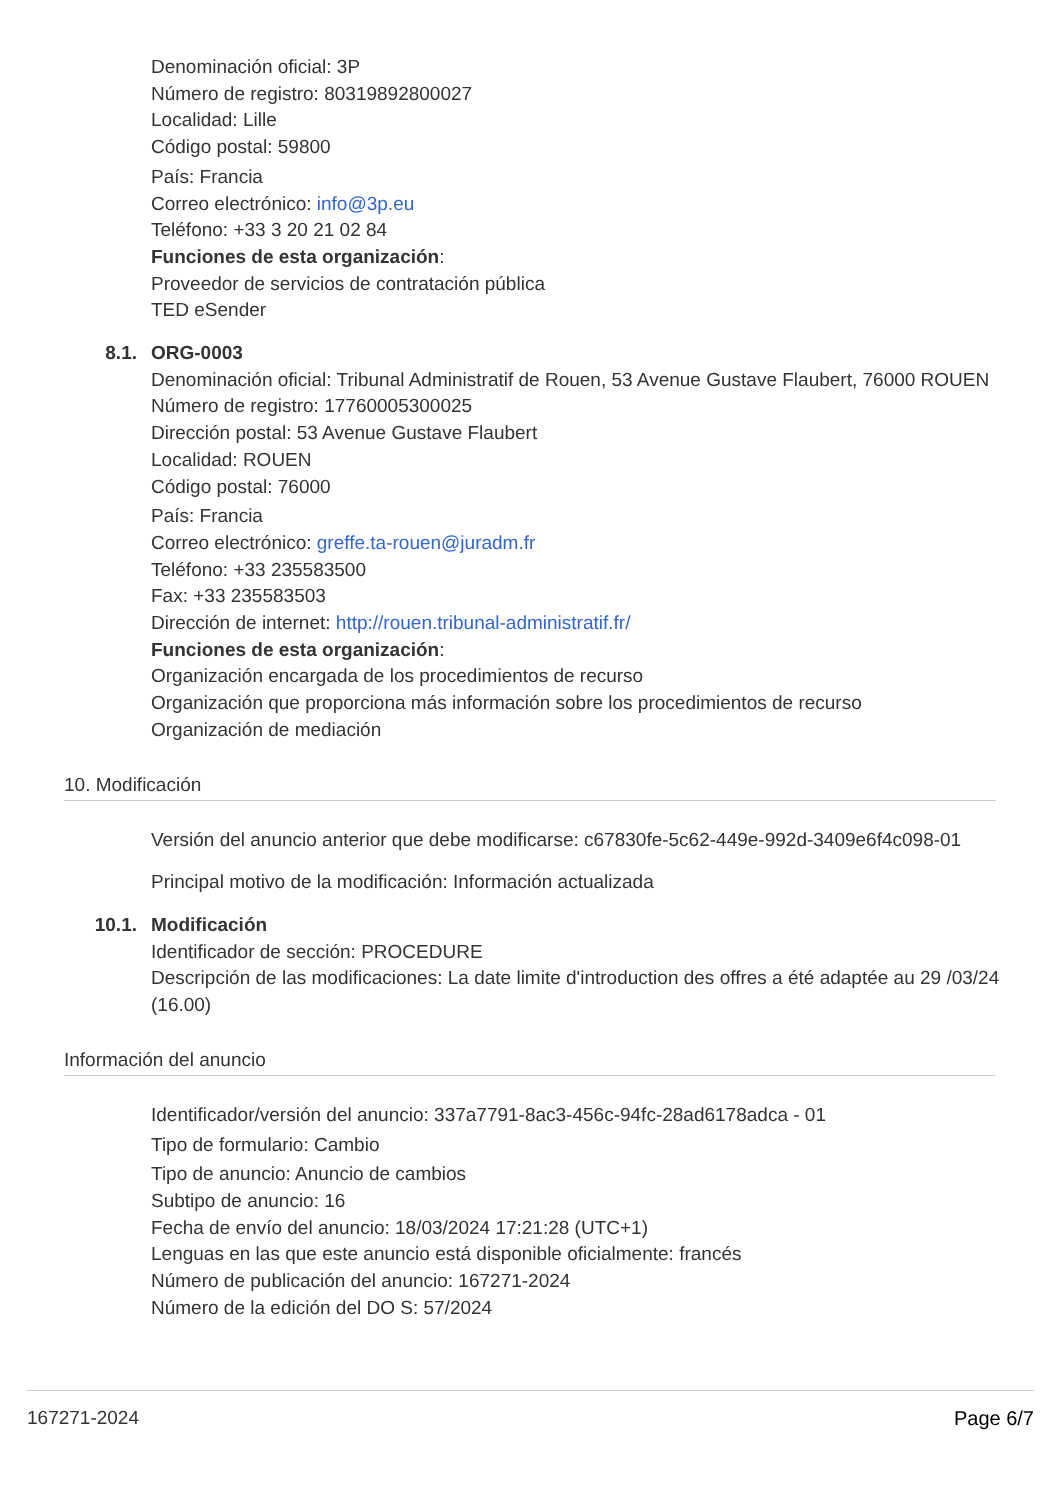Denominación oficial: 3P
Número de registro: 80319892800027
Localidad: Lille
Código postal: 59800
País: Francia
Correo electrónico: info@3p.eu
Teléfono: +33 3 20 21 02 84
Funciones de esta organización:
Proveedor de servicios de contratación pública
TED eSender
8.1. ORG-0003
Denominación oficial: Tribunal Administratif de Rouen, 53 Avenue Gustave Flaubert, 76000 ROUEN
Número de registro: 17760005300025
Dirección postal: 53 Avenue Gustave Flaubert
Localidad: ROUEN
Código postal: 76000
País: Francia
Correo electrónico: greffe.ta-rouen@juradm.fr
Teléfono: +33 235583500
Fax: +33 235583503
Dirección de internet: http://rouen.tribunal-administratif.fr/
Funciones de esta organización:
Organización encargada de los procedimientos de recurso
Organización que proporciona más información sobre los procedimientos de recurso
Organización de mediación
10. Modificación
Versión del anuncio anterior que debe modificarse: c67830fe-5c62-449e-992d-3409e6f4c098-01
Principal motivo de la modificación: Información actualizada
10.1. Modificación
Identificador de sección: PROCEDURE
Descripción de las modificaciones: La date limite d'introduction des offres a été adaptée au 29 /03/24 (16.00)
Información del anuncio
Identificador/versión del anuncio: 337a7791-8ac3-456c-94fc-28ad6178adca - 01
Tipo de formulario: Cambio
Tipo de anuncio: Anuncio de cambios
Subtipo de anuncio: 16
Fecha de envío del anuncio: 18/03/2024 17:21:28 (UTC+1)
Lenguas en las que este anuncio está disponible oficialmente: francés
Número de publicación del anuncio: 167271-2024
Número de la edición del DO S: 57/2024
167271-2024 Page 6/7